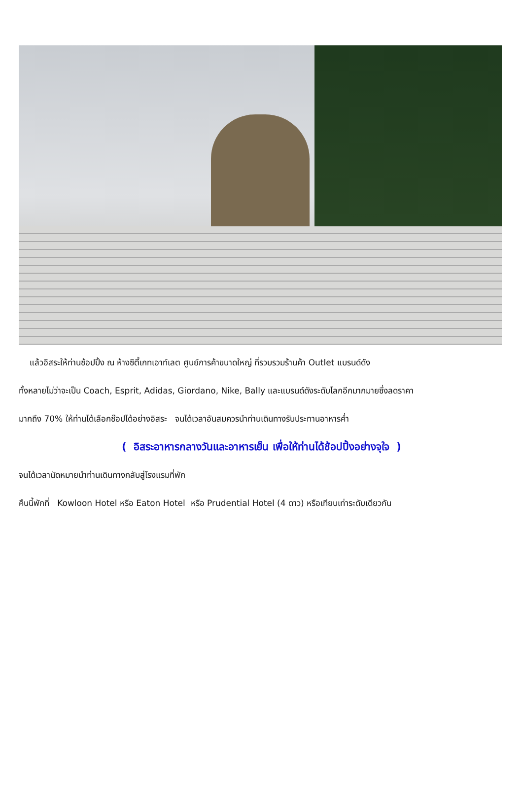แล้วอิสระให้ท่านช้อปปิ้ง ณ ห้างซิตี้เกทเอาท์เลต ศูนย์การค้าขนาดใหญ่ ที่รวบรวมร้านค้า Outlet แบรนด์ดัง
ทั้งหลายไม่ว่าจะเป็น Coach, Esprit, Adidas, Giordano, Nike, Bally และแบรนด์ดังระดับโลกอีกมากมายซึ่งลดราคา
มากถึง 70% ให้ท่านได้เลือกช๊อปได้อย่างอิสระ จนได้เวลาอันสมควรนำท่านเดินทางรับประทานอาหารค่ำ
( อิสระอาหารกลางวันและอาหารเย็น เพื่อให้ท่านได้ช้อปปิ้งอย่างจุใจ )
จนได้เวลานัดหมายนำท่านเดินทางกลับสู่โรงแรมที่พัก
คืนนี้พักที่ Kowloon Hotel หรือ Eaton Hotel หรือ Prudential Hotel (4 ดาว) หรือเทียบเท่าระดับเดียวกัน